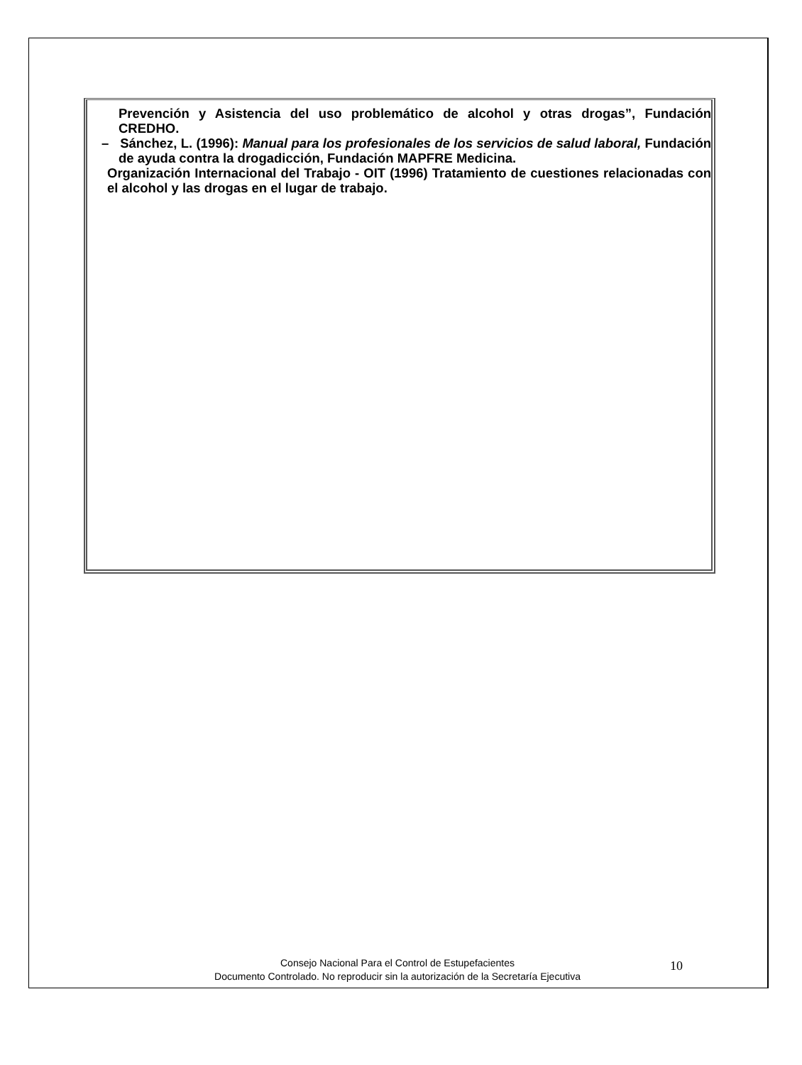Prevención y Asistencia del uso problemático de alcohol y otras drogas”, Fundación CREDHO.
– Sánchez, L. (1996): Manual para los profesionales de los servicios de salud laboral, Fundación de ayuda contra la drogadicción, Fundación MAPFRE Medicina.
Organización Internacional del Trabajo - OIT (1996) Tratamiento de cuestiones relacionadas con el alcohol y las drogas en el lugar de trabajo.
Consejo Nacional Para el Control de Estupefacientes
Documento Controlado. No reproducir sin la autorización de la Secretaría Ejecutiva
10